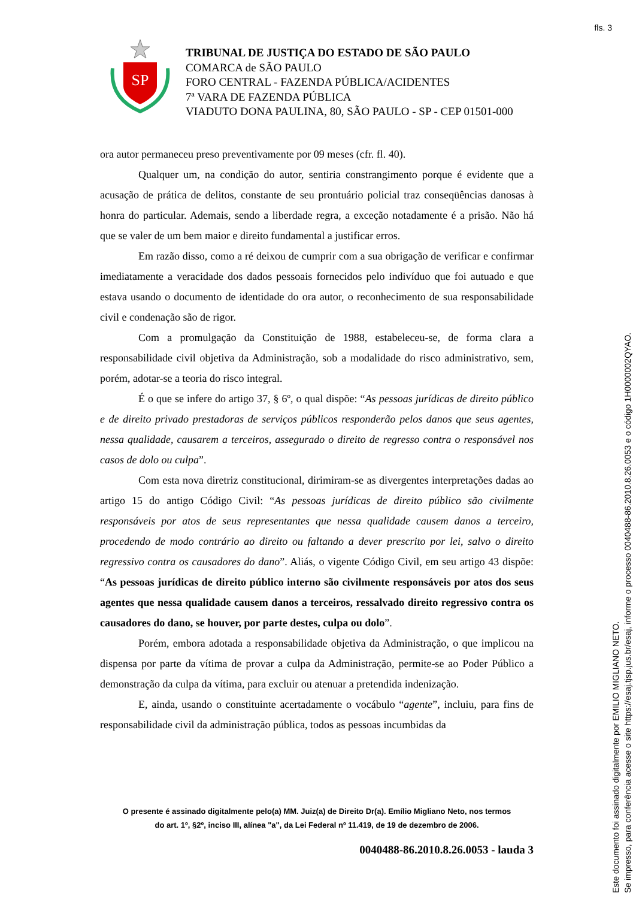fls. 3
SP
TRIBUNAL DE JUSTIÇA DO ESTADO DE SÃO PAULO
COMARCA de SÃO PAULO
FORO CENTRAL - FAZENDA PÚBLICA/ACIDENTES
7ª VARA DE FAZENDA PÚBLICA
VIADUTO DONA PAULINA, 80, SÃO PAULO - SP - CEP 01501-000
ora autor permaneceu preso preventivamente por 09 meses (cfr. fl. 40).
Qualquer um, na condição do autor, sentiria constrangimento porque é evidente que a acusação de prática de delitos, constante de seu prontuário policial traz conseqüências danosas à honra do particular. Ademais, sendo a liberdade regra, a exceção notadamente é a prisão. Não há que se valer de um bem maior e direito fundamental a justificar erros.
Em razão disso, como a ré deixou de cumprir com a sua obrigação de verificar e confirmar imediatamente a veracidade dos dados pessoais fornecidos pelo indivíduo que foi autuado e que estava usando o documento de identidade do ora autor, o reconhecimento de sua responsabilidade civil e condenação são de rigor.
Com a promulgação da Constituição de 1988, estabeleceu-se, de forma clara a responsabilidade civil objetiva da Administração, sob a modalidade do risco administrativo, sem, porém, adotar-se a teoria do risco integral.
É o que se infere do artigo 37, § 6º, o qual dispõe: “As pessoas jurídicas de direito público e de direito privado prestadoras de serviços públicos responderão pelos danos que seus agentes, nessa qualidade, causarem a terceiros, assegurado o direito de regresso contra o responsável nos casos de dolo ou culpa”.
Com esta nova diretriz constitucional, dirimiram-se as divergentes interpretações dadas ao artigo 15 do antigo Código Civil: “As pessoas jurídicas de direito público são civilmente responsáveis por atos de seus representantes que nessa qualidade causem danos a terceiro, procedendo de modo contrário ao direito ou faltando a dever prescrito por lei, salvo o direito regressivo contra os causadores do dano”. Aliás, o vigente Código Civil, em seu artigo 43 dispõe: “As pessoas jurídicas de direito público interno são civilmente responsáveis por atos dos seus agentes que nessa qualidade causem danos a terceiros, ressalvado direito regressivo contra os causadores do dano, se houver, por parte destes, culpa ou dolo”.
Porém, embora adotada a responsabilidade objetiva da Administração, o que implicou na dispensa por parte da vítima de provar a culpa da Administração, permite-se ao Poder Público a demonstração da culpa da vítima, para excluir ou atenuar a pretendida indenização.
E, ainda, usando o constituinte acertadamente o vocábulo “agente”, incluiu, para fins de responsabilidade civil da administração pública, todos as pessoas incumbidas da
O presente é assinado digitalmente pelo(a) MM. Juiz(a) de Direito Dr(a). Emílio Migliano Neto, nos termos
do art. 1º, §2º, inciso III, alínea "a", da Lei Federal nº 11.419, de 19 de dezembro de 2006.
0040488-86.2010.8.26.0053 - lauda 3
Este documento foi assinado digitalmente por EMILIO MIGLIANO NETO.
Se impresso, para conferência acesse o site https://esaj.tjsp.jus.br/esaj, informe o processo 0040488-86.2010.8.26.0053 e o código 1H0000002QYAO.